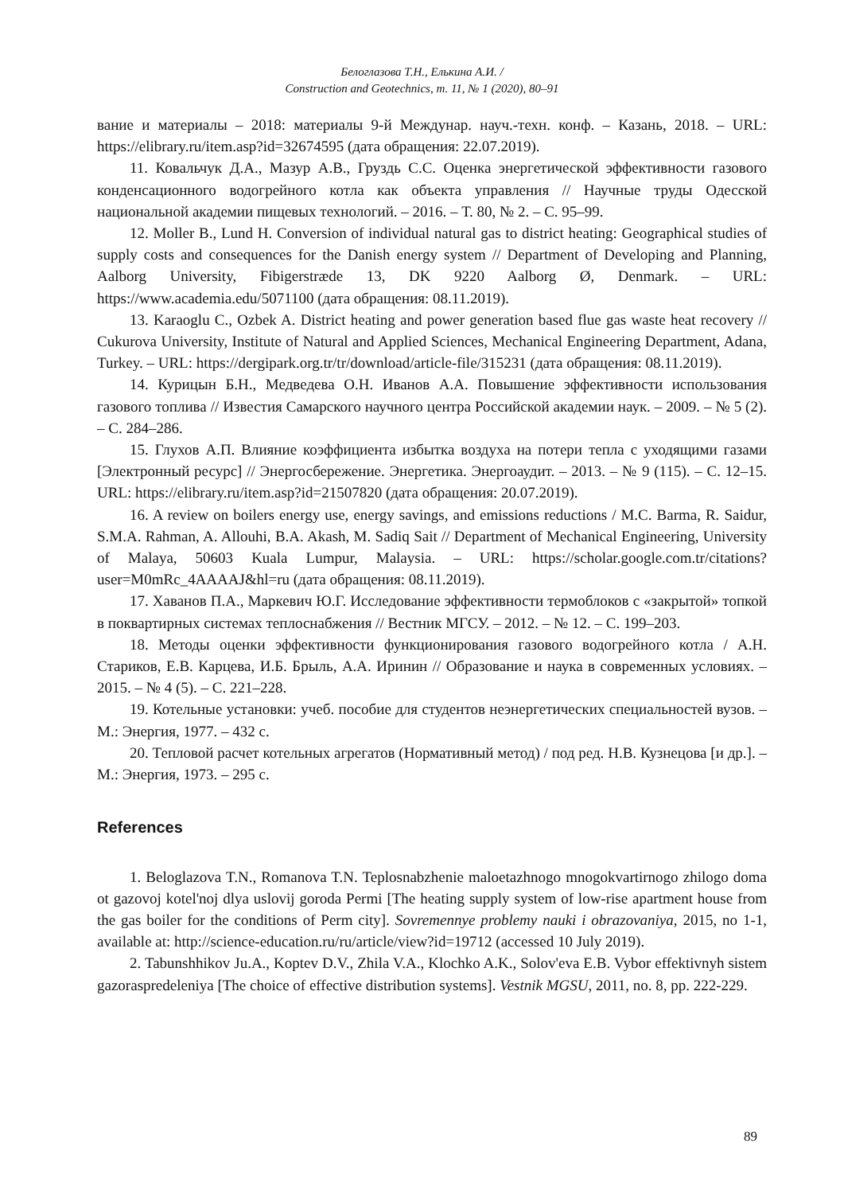Белоглазова Т.Н., Елькина А.И. /
Construction and Geotechnics, т. 11, № 1 (2020), 80–91
вание и материалы – 2018: материалы 9-й Междунар. науч.-техн. конф. – Казань, 2018. – URL: https://elibrary.ru/item.asp?id=32674595 (дата обращения: 22.07.2019).
11. Ковальчук Д.А., Мазур А.В., Груздь С.С. Оценка энергетической эффективности газового конденсационного водогрейного котла как объекта управления // Научные труды Одесской национальной академии пищевых технологий. – 2016. – Т. 80, № 2. – С. 95–99.
12. Moller B., Lund H. Conversion of individual natural gas to district heating: Geographical studies of supply costs and consequences for the Danish energy system // Department of Developing and Planning, Aalborg University, Fibigerstræde 13, DK 9220 Aalborg Ø, Denmark. – URL: https://www.academia.edu/5071100 (дата обращения: 08.11.2019).
13. Karaoglu C., Ozbek A. District heating and power generation based flue gas waste heat recovery // Cukurova University, Institute of Natural and Applied Sciences, Mechanical Engineering Department, Adana, Turkey. – URL: https://dergipark.org.tr/tr/download/article-file/315231 (дата обращения: 08.11.2019).
14. Курицын Б.Н., Медведева О.Н. Иванов А.А. Повышение эффективности использования газового топлива // Известия Самарского научного центра Российской академии наук. – 2009. – № 5 (2). – С. 284–286.
15. Глухов А.П. Влияние коэффициента избытка воздуха на потери тепла с уходящими газами [Электронный ресурс] // Энергосбережение. Энергетика. Энергоаудит. – 2013. – № 9 (115). – С. 12–15. URL: https://elibrary.ru/item.asp?id=21507820 (дата обращения: 20.07.2019).
16. A review on boilers energy use, energy savings, and emissions reductions / M.C. Barma, R. Saidur, S.M.A. Rahman, A. Allouhi, B.A. Akash, M. Sadiq Sait // Department of Mechanical Engineering, University of Malaya, 50603 Kuala Lumpur, Malaysia. – URL: https://scholar.google.com.tr/citations?user=M0mRc_4AAAAJ&hl=ru (дата обращения: 08.11.2019).
17. Хаванов П.А., Маркевич Ю.Г. Исследование эффективности термоблоков с «закрытой» топкой в поквартирных системах теплоснабжения // Вестник МГСУ. – 2012. – № 12. – С. 199–203.
18. Методы оценки эффективности функционирования газового водогрейного котла / А.Н. Стариков, Е.В. Карцева, И.Б. Брыль, А.А. Иринин // Образование и наука в современных условиях. – 2015. – № 4 (5). – С. 221–228.
19. Котельные установки: учеб. пособие для студентов неэнергетических специальностей вузов. – М.: Энергия, 1977. – 432 с.
20. Тепловой расчет котельных агрегатов (Нормативный метод) / под ред. Н.В. Кузнецова [и др.]. – М.: Энергия, 1973. – 295 с.
References
1. Beloglazova T.N., Romanova T.N. Teplosnabzhenie maloetazhnogo mnogokvartirnogo zhilogo doma ot gazovoj kotel'noj dlya uslovij goroda Permi [The heating supply system of low-rise apartment house from the gas boiler for the conditions of Perm city]. Sovremennye problemy nauki i obrazovaniya, 2015, no 1-1, available at: http://science-education.ru/ru/article/view?id=19712 (accessed 10 July 2019).
2. Tabunshhikov Ju.A., Koptev D.V., Zhila V.A., Klochko A.K., Solov'eva E.B. Vybor effektivnyh sistem gazoraspredeleniya [The choice of effective distribution systems]. Vestnik MGSU, 2011, no. 8, pp. 222-229.
89